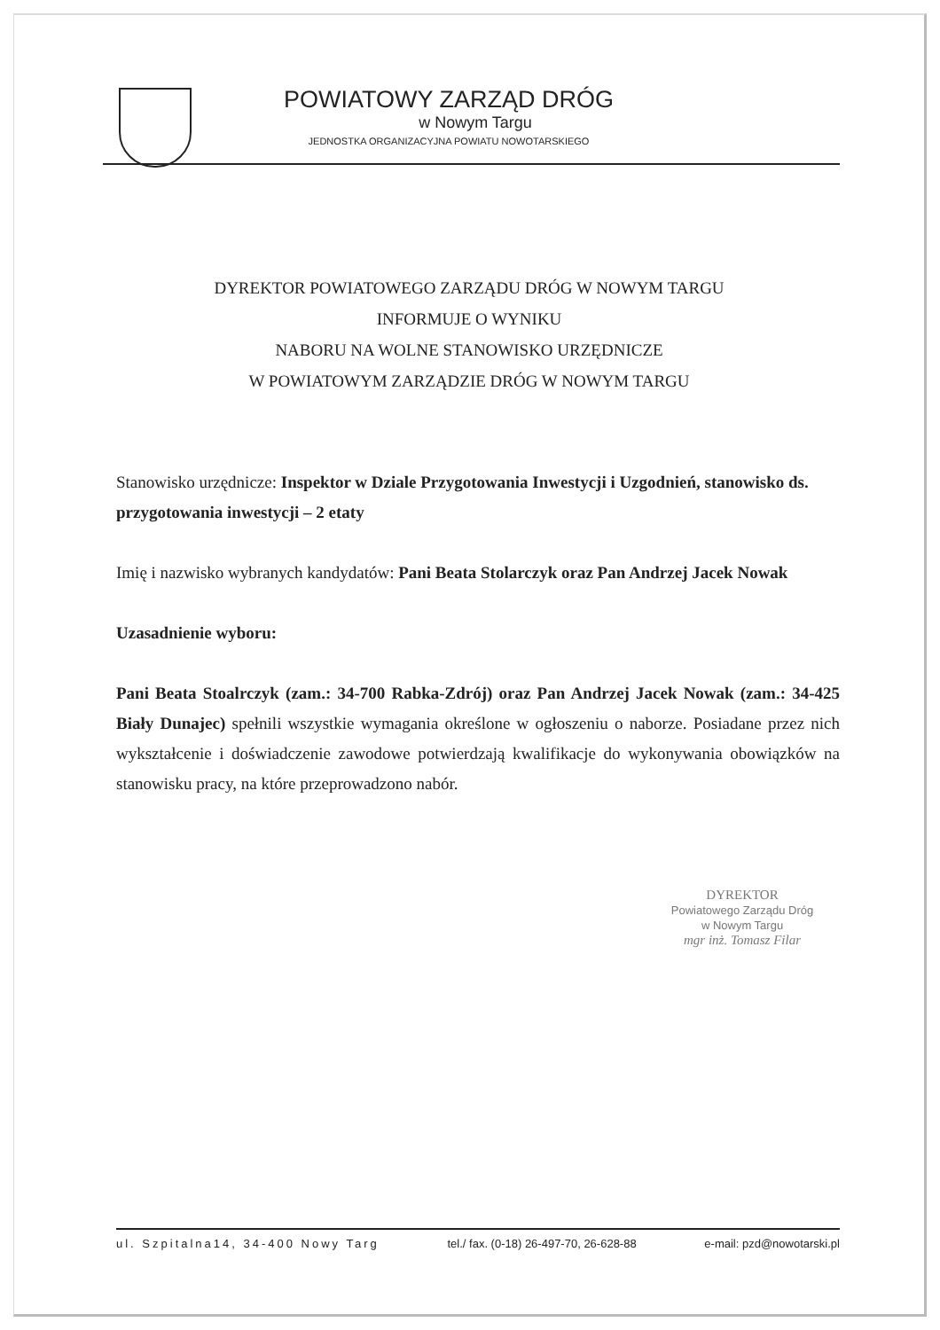POWIATOWY ZARZĄD DRÓG
w Nowym Targu
JEDNOSTKA ORGANIZACYJNA POWIATU NOWOTARSKIEGO
DYREKTOR POWIATOWEGO ZARZĄDU DRÓG W NOWYM TARGU
INFORMUJE O WYNIKU
NABORU NA WOLNE STANOWISKO URZĘDNICZE
W POWIATOWYM ZARZĄDZIE DRÓG W NOWYM TARGU
Stanowisko urzędnicze: Inspektor w Dziale Przygotowania Inwestycji i Uzgodnień, stanowisko ds. przygotowania inwestycji – 2 etaty
Imię i nazwisko wybranych kandydatów: Pani Beata Stolarczyk oraz Pan Andrzej Jacek Nowak
Uzasadnienie wyboru:
Pani Beata Stoalrczyk (zam.: 34-700 Rabka-Zdrój) oraz Pan Andrzej Jacek Nowak (zam.: 34-425 Biały Dunajec) spełnili wszystkie wymagania określone w ogłoszeniu o naborze. Posiadane przez nich wykształcenie i doświadczenie zawodowe potwierdzają kwalifikacje do wykonywania obowiązków na stanowisku pracy, na które przeprowadzono nabór.
DYREKTOR
Powiatowego Zarządu Dróg
w Nowym Targu
mgr inż. Tomasz Filar
ul. Szpitalna14, 34-400 Nowy Targ tel./ fax. (0-18) 26-497-70, 26-628-88 e-mail: pzd@nowotarski.pl